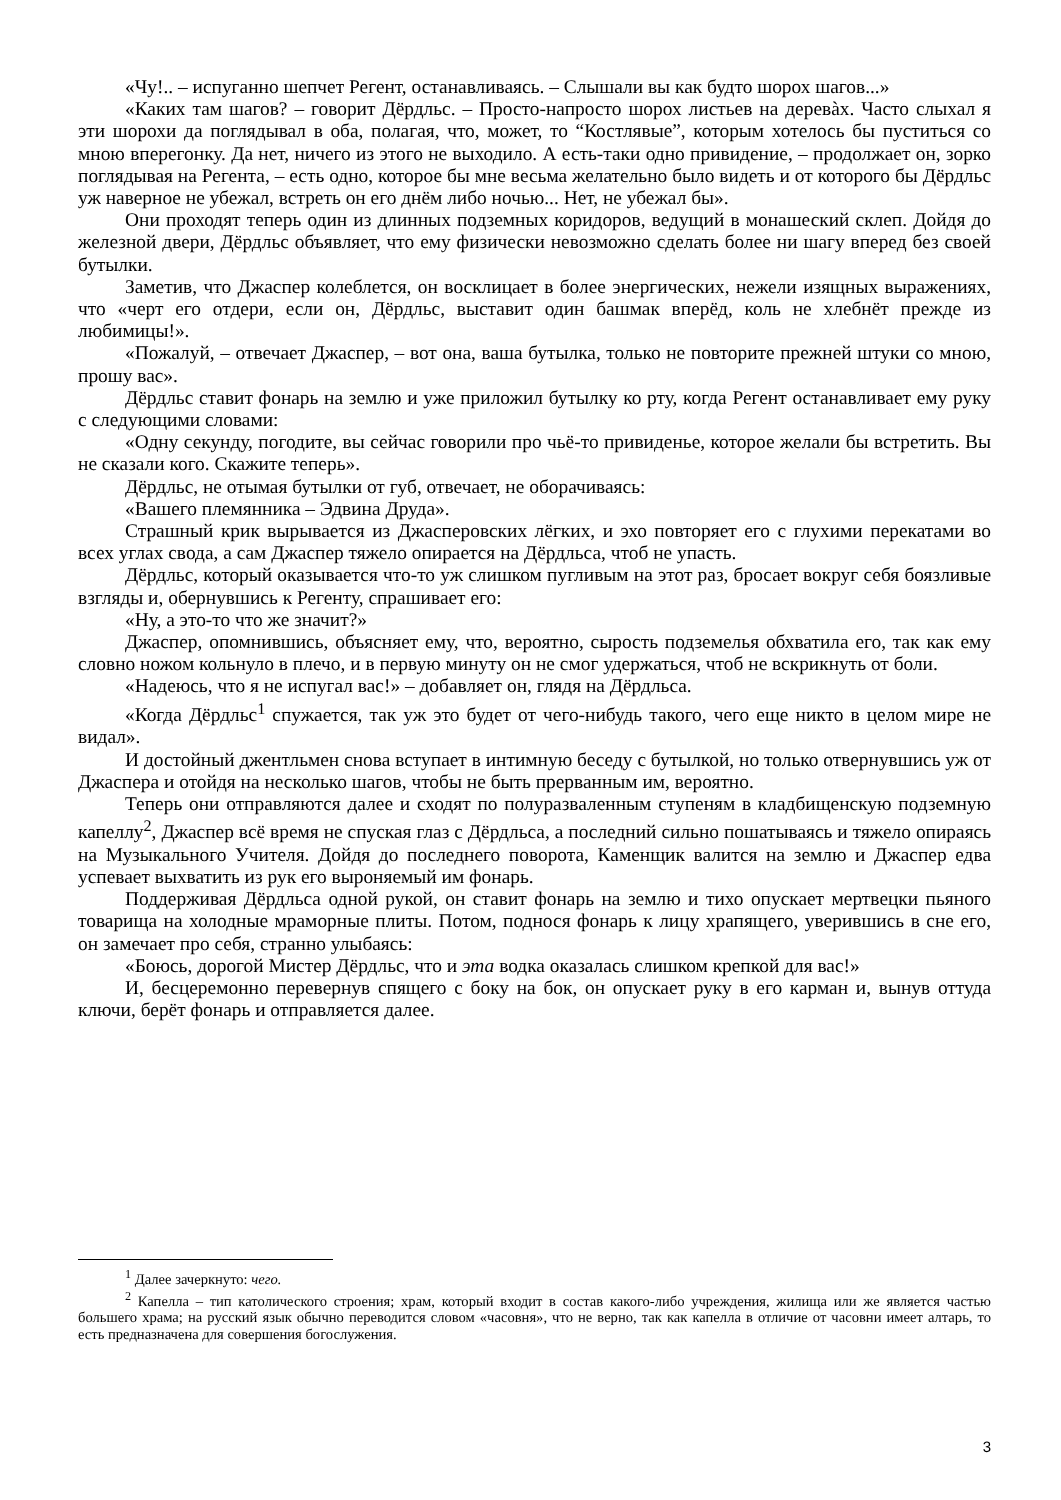«Чу!.. – испуганно шепчет Регент, останавливаясь. – Слышали вы как будто шорох шагов...»
«Каких там шагов? – говорит Дёрдльс. – Просто-напросто шорох листьев на деревàх. Часто слыхал я эти шорохи да поглядывал в оба, полагая, что, может, то “Костлявые”, которым хотелось бы пуститься со мною вперегонку. Да нет, ничего из этого не выходило. А есть-таки одно привидение, – продолжает он, зорко поглядывая на Регента, – есть одно, которое бы мне весьма желательно было видеть и от которого бы Дёрдльс уж наверное не убежал, встреть он его днём либо ночью... Нет, не убежал бы».
Они проходят теперь один из длинных подземных коридоров, ведущий в монашеский склеп. Дойдя до железной двери, Дёрдльс объявляет, что ему физически невозможно сделать более ни шагу вперед без своей бутылки.
Заметив, что Джаспер колеблется, он восклицает в более энергических, нежели изящных выражениях, что «черт его отдери, если он, Дёрдльс, выставит один башмак вперёд, коль не хлебнёт прежде из любимицы!».
«Пожалуй, – отвечает Джаспер, – вот она, ваша бутылка, только не повторите прежней штуки со мною, прошу вас».
Дёрдльс ставит фонарь на землю и уже приложил бутылку ко рту, когда Регент останавливает ему руку с следующими словами:
«Одну секунду, погодите, вы сейчас говорили про чьё-то привиденье, которое желали бы встретить. Вы не сказали кого. Скажите теперь».
Дёрдльс, не отымая бутылки от губ, отвечает, не оборачиваясь:
«Вашего племянника – Эдвина Друда».
Страшный крик вырывается из Джасперовских лёгких, и эхо повторяет его с глухими перекатами во всех углах свода, а сам Джаспер тяжело опирается на Дёрдльса, чтоб не упасть.
Дёрдльс, который оказывается что-то уж слишком пугливым на этот раз, бросает вокруг себя боязливые взгляды и, обернувшись к Регенту, спрашивает его:
«Ну, а это-то что же значит?»
Джаспер, опомнившись, объясняет ему, что, вероятно, сырость подземелья обхватила его, так как ему словно ножом кольнуло в плечо, и в первую минуту он не смог удержаться, чтоб не вскрикнуть от боли.
«Надеюсь, что я не испугал вас!» – добавляет он, глядя на Дёрдльса.
«Когда Дёрдльс<sup>1</sup> спужается, так уж это будет от чего-нибудь такого, чего еще никто в целом мире не видал».
И достойный джентльмен снова вступает в интимную беседу с бутылкой, но только отвернувшись уж от Джаспера и отойдя на несколько шагов, чтобы не быть прерванным им, вероятно.
Теперь они отправляются далее и сходят по полуразваленным ступеням в кладбищенскую подземную капеллу<sup>2</sup>, Джаспер всё время не спуская глаз с Дёрдльса, а последний сильно пошатываясь и тяжело опираясь на Музыкального Учителя. Дойдя до последнего поворота, Каменщик валится на землю и Джаспер едва успевает выхватить из рук его выроняемый им фонарь.
Поддерживая Дёрдльса одной рукой, он ставит фонарь на землю и тихо опускает мертвецки пьяного товарища на холодные мраморные плиты. Потом, поднося фонарь к лицу храпящего, уверившись в сне его, он замечает про себя, странно улыбаясь:
«Боюсь, дорогой Мистер Дёрдльс, что и эта водка оказалась слишком крепкой для вас!»
И, бесцеремонно перевернув спящего с боку на бок, он опускает руку в его карман и, вынув оттуда ключи, берёт фонарь и отправляется далее.
<sup>1</sup> Далее зачеркнуто: чего.
<sup>2</sup> Капелла – тип католического строения; храм, который входит в состав какого-либо учреждения, жилища или же является частью большего храма; на русский язык обычно переводится словом «часовня», что не верно, так как капелла в отличие от часовни имеет алтарь, то есть предназначена для совершения богослужения.
3